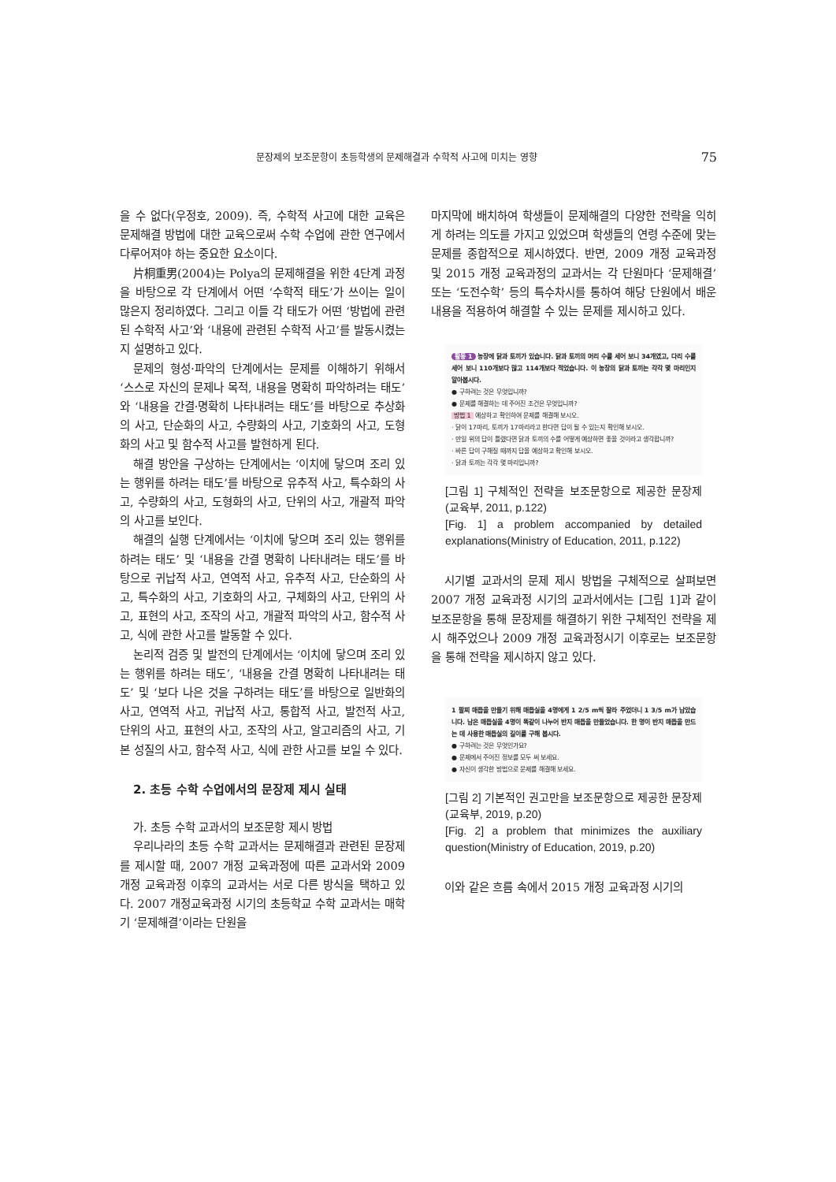문장제의 보조문항이 초등학생의 문제해결과 수학적 사고에 미치는 영향 75
을 수 없다(우정호, 2009). 즉, 수학적 사고에 대한 교육은 문제해결 방법에 대한 교육으로써 수학 수업에 관한 연구에서 다루어져야 하는 중요한 요소이다.
片桐重男(2004)는 Polya의 문제해결을 위한 4단계 과정을 바탕으로 각 단계에서 어떤 ‘수학적 태도’가 쓰이는 일이 많은지 정리하였다. 그리고 이들 각 태도가 어떤 ‘방법에 관련된 수학적 사고’와 ‘내용에 관련된 수학적 사고’를 발동시켰는지 설명하고 있다.
문제의 형성·파악의 단계에서는 문제를 이해하기 위해서 ‘스스로 자신의 문제나 목적, 내용을 명확히 파악하려는 태도’와 ‘내용을 간결·명확히 나타내려는 태도’를 바탕으로 추상화의 사고, 단순화의 사고, 수량화의 사고, 기호화의 사고, 도형화의 사고 및 함수적 사고를 발현하게 된다.
해결 방안을 구상하는 단계에서는 ‘이치에 닿으며 조리 있는 행위를 하려는 태도’를 바탕으로 유추적 사고, 특수화의 사고, 수량화의 사고, 도형화의 사고, 단위의 사고, 개괄적 파악의 사고를 보인다.
해결의 실행 단계에서는 ‘이치에 닿으며 조리 있는 행위를 하려는 태도’ 및 ‘내용을 간결 명확히 나타내려는 태도’를 바탕으로 귀납적 사고, 연역적 사고, 유추적 사고, 단순화의 사고, 특수화의 사고, 기호화의 사고, 구체화의 사고, 단위의 사고, 표현의 사고, 조작의 사고, 개괄적 파악의 사고, 함수적 사고, 식에 관한 사고를 발동할 수 있다.
논리적 검증 및 발전의 단계에서는 ‘이치에 닿으며 조리 있는 행위를 하려는 태도’, ‘내용을 간결 명확히 나타내려는 태도’ 및 ‘보다 나은 것을 구하려는 태도’를 바탕으로 일반화의 사고, 연역적 사고, 귀납적 사고, 통합적 사고, 발전적 사고, 단위의 사고, 표현의 사고, 조작의 사고, 알고리즘의 사고, 기본 성질의 사고, 함수적 사고, 식에 관한 사고를 보일 수 있다.
2. 초등 수학 수업에서의 문장제 제시 실태
가. 초등 수학 교과서의 보조문항 제시 방법
우리나라의 초등 수학 교과서는 문제해결과 관련된 문장제를 제시할 때, 2007 개정 교육과정에 따른 교과서와 2009 개정 교육과정 이후의 교과서는 서로 다른 방식을 택하고 있다. 2007 개정교육과정 시기의 초등학교 수학 교과서는 매학기 ‘문제해결’이라는 단원을
마지막에 배치하여 학생들이 문제해결의 다양한 전략을 익히게 하려는 의도를 가지고 있었으며 학생들의 연령 수준에 맞는 문제를 종합적으로 제시하였다. 반면, 2009 개정 교육과정 및 2015 개정 교육과정의 교과서는 각 단원마다 ‘문제해결’ 또는 ‘도전수학’ 등의 특수차시를 통하여 해당 단원에서 배운 내용을 적용하여 해결할 수 있는 문제를 제시하고 있다.
활동 1 농장에 닭과 토끼가 있습니다. 닭과 토끼의 머리 수를 세어 보니 34개였고, 다리 수를 세어 보니 110개보다 많고 114개보다 적었습니다. 이 농장의 닭과 토끼는 각각 몇 마리인지 알아봅시다.
● 구하려는 것은 무엇입니까?
● 문제를 해결하는 데 주어진 조건은 무엇입니까?
방법 1 예상하고 확인하여 문제를 해결해 보시오.
· 닭이 17마리, 토끼가 17마리라고 한다면 답이 될 수 있는지 확인해 보시오.
· 만일 위의 답이 틀렸다면 닭과 토끼의 수를 어떻게 예상하면 좋을 것이라고 생각합니까?
· 바른 답이 구해질 때까지 답을 예상하고 확인해 보시오.
· 닭과 토끼는 각각 몇 마리입니까?
[그림 1] 구체적인 전략을 보조문항으로 제공한 문장제(교육부, 2011, p.122)
[Fig. 1] a problem accompanied by detailed explanations(Ministry of Education, 2011, p.122)
시기별 교과서의 문제 제시 방법을 구체적으로 살펴보면 2007 개정 교육과정 시기의 교과서에서는 [그림 1]과 같이 보조문항을 통해 문장제를 해결하기 위한 구체적인 전략을 제시 해주었으나 2009 개정 교육과정시기 이후로는 보조문항을 통해 전략을 제시하지 않고 있다.
1 팔찌 매듭을 만들기 위해 매듭실을 4명에게 1 2/5 m씩 잘라 주었더니 1 3/5 m가 남았습니다. 남은 매듭실을 4명이 똑같이 나누어 반지 매듭을 만들었습니다. 한 명이 반지 매듭을 만드는 데 사용한 매듭실의 길이를 구해 봅시다.
● 구하려는 것은 무엇인가요?
● 문제에서 주어진 정보를 모두 써 보세요.
● 자신이 생각한 방법으로 문제를 해결해 보세요.
[그림 2] 기본적인 권고만을 보조문항으로 제공한 문장제(교육부, 2019, p.20)
[Fig. 2] a problem that minimizes the auxiliary question(Ministry of Education, 2019, p.20)
이와 같은 흐름 속에서 2015 개정 교육과정 시기의